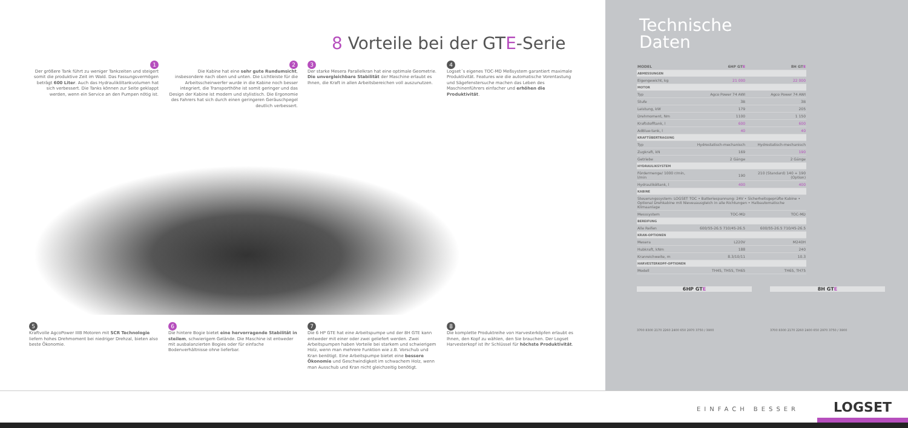8 Vorteile bei der GTE-Serie
1
Der größere Tank führt zu weniger Tankzeiten und steigert somit die produktive Zeit im Wald. Das Fassungsvermögen beträgt 600 Liter. Auch das Hydrauliköltankvolumen hat sich verbessert. Die Tanks können zur Seite geklappt werden, wenn ein Service an den Pumpen nötig ist.
2
Die Kabine hat eine sehr gute Rundumsicht, insbesondere nach oben und unten. Die Lichtleiste für die Arbeitsscheinwerfer wurde in die Kabine noch besser integriert, die Transporthöhe ist somit geringer und das Design der Kabine ist modern und stylistisch. Die Ergonomie des Fahrers hat sich durch einen geringeren Geräuschpegel deutlich verbessert.
3
Der starke Mesera Parallelkran hat eine optimale Geometrie. Die unvergleichbare Stabilität der Maschine erlaubt es Ihnen, die Kraft in allen Arbeitsbereichen voll auszunutzen.
4
Logset´s eigenes TOC-MD Meßsystem garantiert maximale Produktivität. Features wie die automatische Vorentastung und Sägefenstersuche machen das Leben des Maschinenführers einfacher und erhöhen die Produktivität.
5
Kraftvolle AgcoPower IIIB Motoren mit SCR Technologie liefern hohes Drehmoment bei niedriger Drehzal, bieten also beste Ökonomie.
6
Die hintere Bogie bietet eine hervorragende Stabilität in steilem, schwierigem Gelände. Die Maschine ist entweder mit ausbalanzierten Bogies oder für einfache Bodenverhältnisse ohne lieferbar.
7
Die 6 HP GTE hat eine Arbeitspumpe und der 8H GTE kann entweder mit einer oder zwei geliefert werden. Zwei Arbeitspumpen haben Vorteile bei starkem und schwierigem Holz, wenn man mehrere Funktion wie z.B. Vorschub und Kran benötigt. Eine Arbeitspumpe bietet eine bessere Ökonomie und Geschwindigkeit im schwachem Holz, wenn man Ausschub und Kran nicht gleichzeitig benötigt.
8
Die komplette Produktreihe von Harvesterköpfen erlaubt es Ihnen, den Kopf zu wählen, den Sie brauchen. Der Logset Harvesterkopf ist Ihr Schlüssel für höchste Produktivität.
Technische
Daten
| MODEL | 6HP GT E | 8H GT E |
| ABMESSUNGEN | | |
| Eigengewicht, kg | 21 000 | 22 000 |
| MOTOR | | |
| Typ | Agco Power 74 AWI | Agco Power 74 AWI |
| Stufe | 3B | 3B |
| Leistung, kW | 179 | 205 |
| Drehmoment, Nm | 1100 | 1 150 |
| Kraftstofftank, l | 600 | 600 |
| AdBlue-tank, l | 40 | 40 |
| KRAFTÜBERTRAGUNG | | |
| Typ | Hydrostatisch-mechanisch | Hydrostatisch-mechanisch |
| Zugkraft, kN | 169 | 190 |
| Getriebe | 2 Gänge | 2 Gänge |
| HYDRAULIKSYSTEM | | |
| Fördermenge/ 1000 r/min, l/min | 190 | 210 (Standard) 140 + 190 (Option) |
| Hydrauliköltank, l | 400 | 400 |
| KABINE | | |
| Steuerungssystem: LOGSET TOC • Batteriespannung: 24V • Sicherheitsgeprüfte Kabine • Optional Drehkabine mit Nieveuausgleich in alle Richtungen • Halbautomatische Klimaanlage | | |
| Messsystem | TOC-MD | TOC-MD |
| BEREIFUNG | | |
| Alle Reifen | 600/55-26.5 710/45-26.5 | 600/55-26.5 710/45-26.5 |
| KRAN-OPTIONEN | | |
| Mesera | L220V | M240H |
| Hubkraft, kNm | 188 | 240 |
| Kranreichweite, m | 8.3/10/11 | 10.3 |
| HARVESTERKOPF-OPTIONEN | | |
| Modell | TH45, TH55, TH65 | TH65, TH75 |
6HP GTE 8H GTE
3700 8300 2170 2260 2400 650 2970 3750 / 3900 3700 8300 2170 2260 2400 650 2970 3750 / 3900
EINFACH BESSER
LOGSET